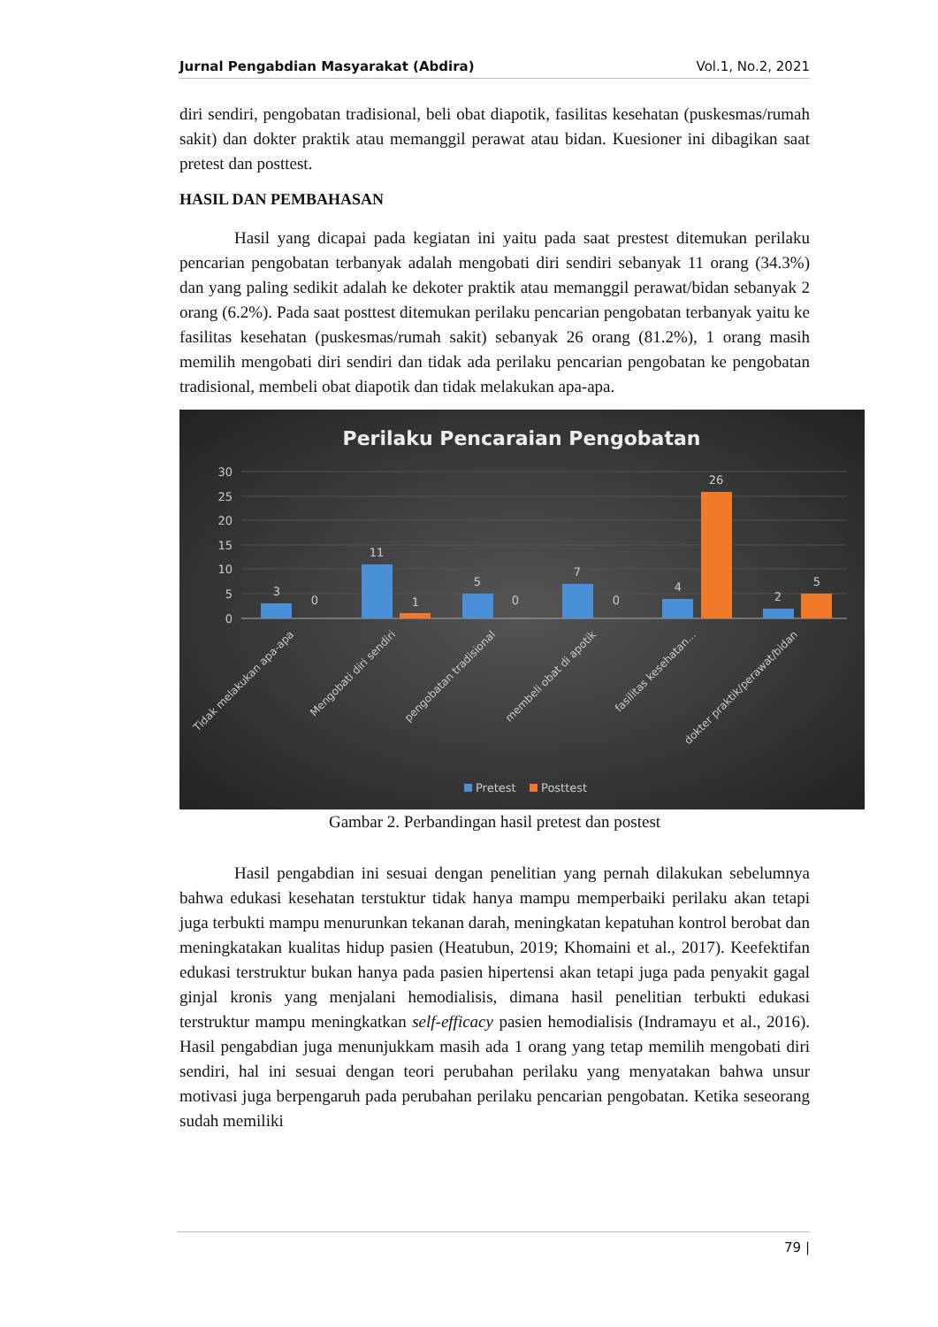Jurnal Pengabdian Masyarakat (Abdira) Vol.1, No.2, 2021
diri sendiri, pengobatan tradisional, beli obat diapotik, fasilitas kesehatan (puskesmas/rumah sakit) dan dokter praktik atau memanggil perawat atau bidan. Kuesioner ini dibagikan saat pretest dan posttest.
HASIL DAN PEMBAHASAN
Hasil yang dicapai pada kegiatan ini yaitu pada saat prestest ditemukan perilaku pencarian pengobatan terbanyak adalah mengobati diri sendiri sebanyak 11 orang (34.3%) dan yang paling sedikit adalah ke dekoter praktik atau memanggil perawat/bidan sebanyak 2 orang (6.2%). Pada saat posttest ditemukan perilaku pencarian pengobatan terbanyak yaitu ke fasilitas kesehatan (puskesmas/rumah sakit) sebanyak 26 orang (81.2%), 1 orang masih memilih mengobati diri sendiri dan tidak ada perilaku pencarian pengobatan ke pengobatan tradisional, membeli obat diapotik dan tidak melakukan apa-apa.
Perilaku Pencaraian Pengobatan
30
25
20
15
10
5
0
3
0
11
1
5
0
7
0
4
26
2
5
Tidak melakukan apa-apa
Mengobati diri sendiri
pengobatan tradisional
membeli obat di apotik
fasilitas kesehatan...
dokter praktik/perawat/bidan
Pretest
Posttest
Gambar 2. Perbandingan hasil pretest dan postest
Hasil pengabdian ini sesuai dengan penelitian yang pernah dilakukan sebelumnya bahwa edukasi kesehatan terstuktur tidak hanya mampu memperbaiki perilaku akan tetapi juga terbukti mampu menurunkan tekanan darah, meningkatan kepatuhan kontrol berobat dan meningkatakan kualitas hidup pasien (Heatubun, 2019; Khomaini et al., 2017). Keefektifan edukasi terstruktur bukan hanya pada pasien hipertensi akan tetapi juga pada penyakit gagal ginjal kronis yang menjalani hemodialisis, dimana hasil penelitian terbukti edukasi terstruktur mampu meningkatkan self-efficacy pasien hemodialisis (Indramayu et al., 2016). Hasil pengabdian juga menunjukkam masih ada 1 orang yang tetap memilih mengobati diri sendiri, hal ini sesuai dengan teori perubahan perilaku yang menyatakan bahwa unsur motivasi juga berpengaruh pada perubahan perilaku pencarian pengobatan. Ketika seseorang sudah memiliki
79 |